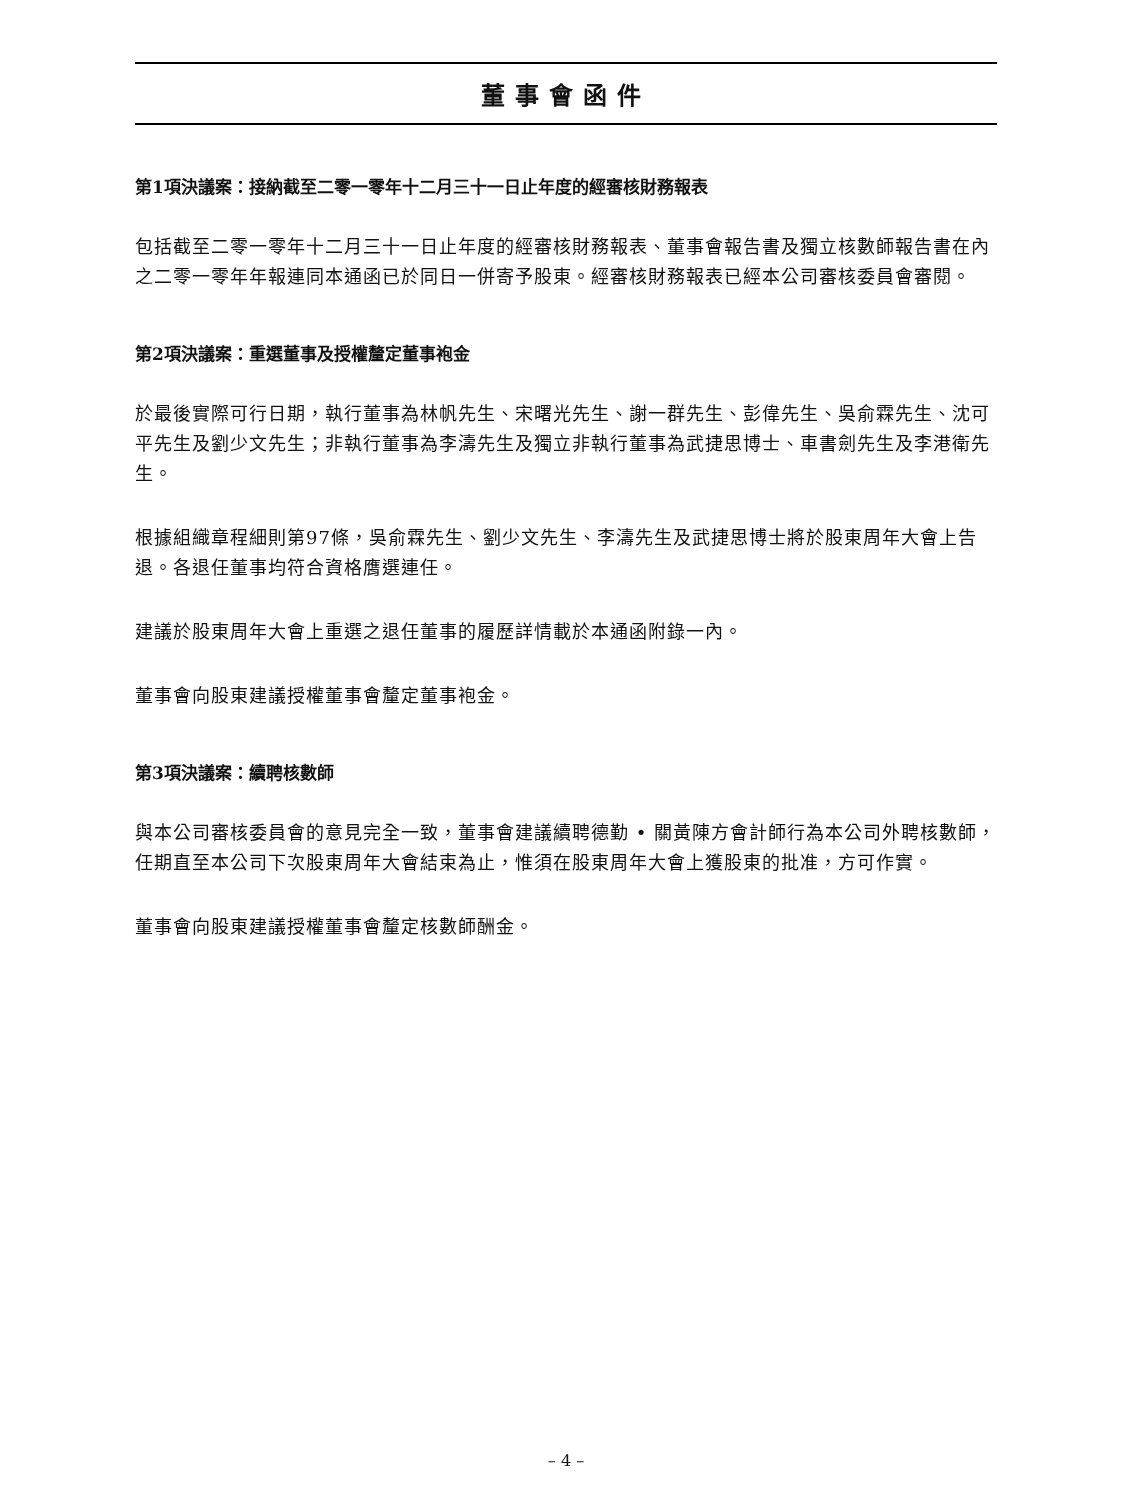董事會函件
第1項決議案：接納截至二零一零年十二月三十一日止年度的經審核財務報表
包括截至二零一零年十二月三十一日止年度的經審核財務報表、董事會報告書及獨立核數師報告書在內之二零一零年年報連同本通函已於同日一併寄予股東。經審核財務報表已經本公司審核委員會審閱。
第2項決議案：重選董事及授權釐定董事袍金
於最後實際可行日期，執行董事為林帆先生、宋曙光先生、謝一群先生、彭偉先生、吳俞霖先生、沈可平先生及劉少文先生；非執行董事為李濤先生及獨立非執行董事為武捷思博士、車書劍先生及李港衛先生。
根據組織章程細則第97條，吳俞霖先生、劉少文先生、李濤先生及武捷思博士將於股東周年大會上告退。各退任董事均符合資格膺選連任。
建議於股東周年大會上重選之退任董事的履歷詳情載於本通函附錄一內。
董事會向股東建議授權董事會釐定董事袍金。
第3項決議案：續聘核數師
與本公司審核委員會的意見完全一致，董事會建議續聘德勤 • 關黃陳方會計師行為本公司外聘核數師，任期直至本公司下次股東周年大會結束為止，惟須在股東周年大會上獲股東的批准，方可作實。
董事會向股東建議授權董事會釐定核數師酬金。
– 4 –